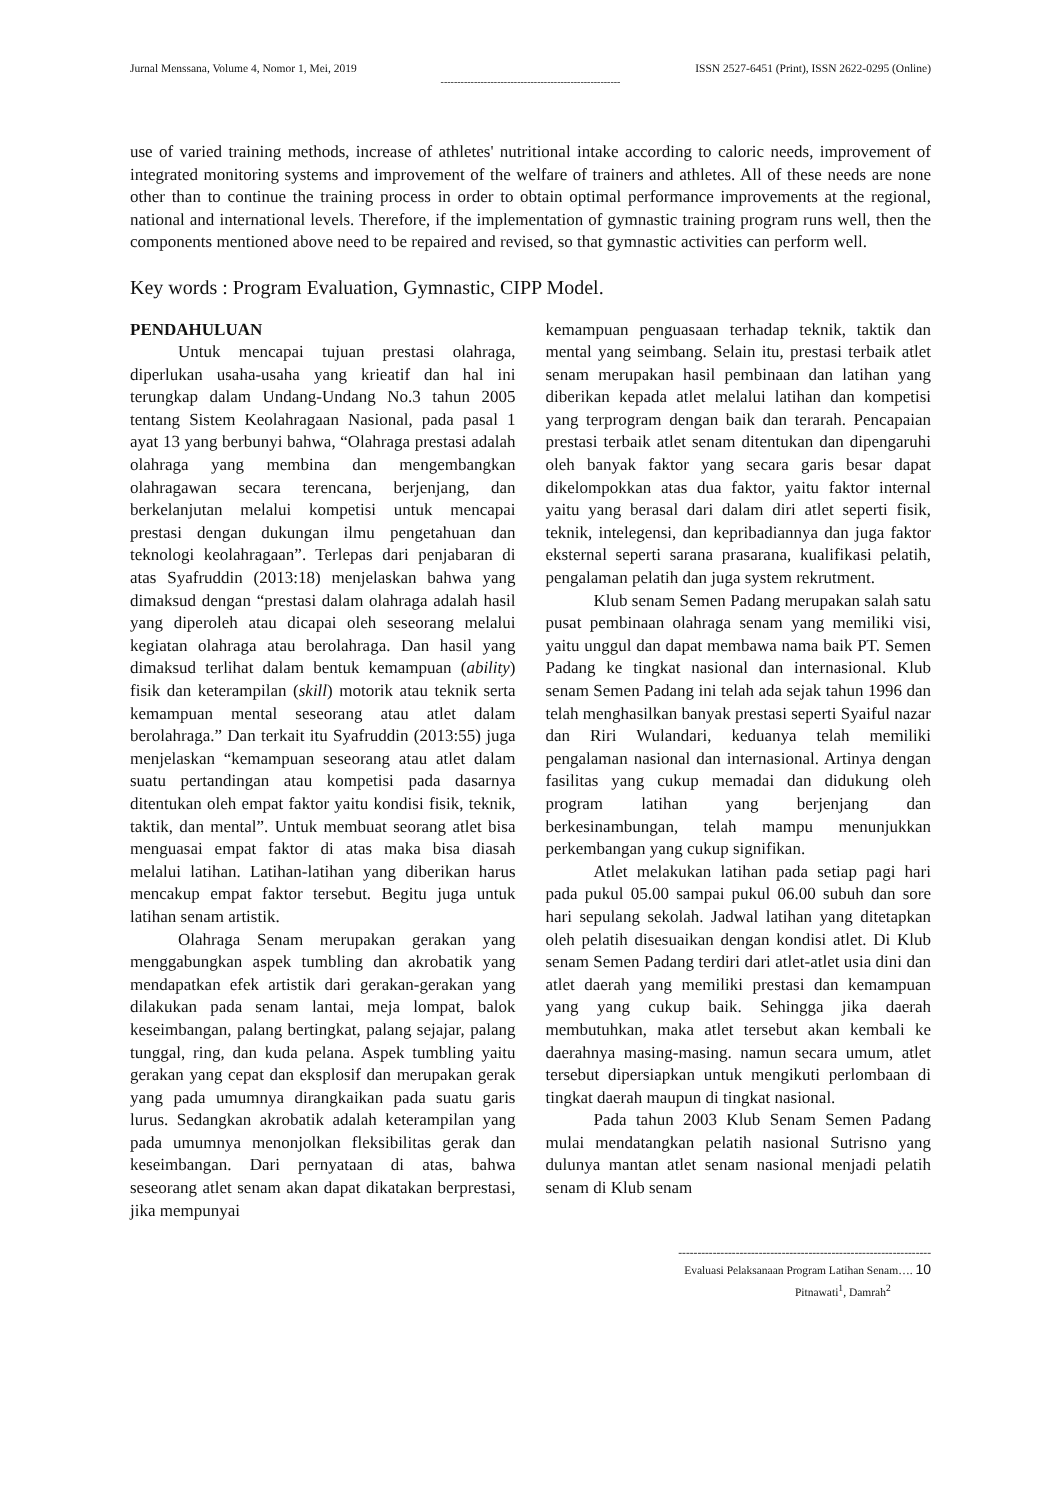Jurnal Menssana, Volume 4, Nomor 1, Mei, 2019 ISSN 2527-6451 (Print), ISSN 2622-0295 (Online)
------------------------------------------------------
use of varied training methods, increase of athletes' nutritional intake according to caloric needs, improvement of integrated monitoring systems and improvement of the welfare of trainers and athletes. All of these needs are none other than to continue the training process in order to obtain optimal performance improvements at the regional, national and international levels. Therefore, if the implementation of gymnastic training program runs well, then the components mentioned above need to be repaired and revised, so that gymnastic activities can perform well.
Key words : Program Evaluation, Gymnastic, CIPP Model.
PENDAHULUAN
Untuk mencapai tujuan prestasi olahraga, diperlukan usaha-usaha yang krieatif dan hal ini terungkap dalam Undang-Undang No.3 tahun 2005 tentang Sistem Keolahragaan Nasional, pada pasal 1 ayat 13 yang berbunyi bahwa, “Olahraga prestasi adalah olahraga yang membina dan mengembangkan olahragawan secara terencana, berjenjang, dan berkelanjutan melalui kompetisi untuk mencapai prestasi dengan dukungan ilmu pengetahuan dan teknologi keolahragaan”. Terlepas dari penjabaran di atas Syafruddin (2013:18) menjelaskan bahwa yang dimaksud dengan “prestasi dalam olahraga adalah hasil yang diperoleh atau dicapai oleh seseorang melalui kegiatan olahraga atau berolahraga. Dan hasil yang dimaksud terlihat dalam bentuk kemampuan (ability) fisik dan keterampilan (skill) motorik atau teknik serta kemampuan mental seseorang atau atlet dalam berolahraga.” Dan terkait itu Syafruddin (2013:55) juga menjelaskan “kemampuan seseorang atau atlet dalam suatu pertandingan atau kompetisi pada dasarnya ditentukan oleh empat faktor yaitu kondisi fisik, teknik, taktik, dan mental”. Untuk membuat seorang atlet bisa menguasai empat faktor di atas maka bisa diasah melalui latihan. Latihan-latihan yang diberikan harus mencakup empat faktor tersebut. Begitu juga untuk latihan senam artistik.
Olahraga Senam merupakan gerakan yang menggabungkan aspek tumbling dan akrobatik yang mendapatkan efek artistik dari gerakan-gerakan yang dilakukan pada senam lantai, meja lompat, balok keseimbangan, palang bertingkat, palang sejajar, palang tunggal, ring, dan kuda pelana. Aspek tumbling yaitu gerakan yang cepat dan eksplosif dan merupakan gerak yang pada umumnya dirangkaikan pada suatu garis lurus. Sedangkan akrobatik adalah keterampilan yang pada umumnya menonjolkan fleksibilitas gerak dan keseimbangan. Dari pernyataan di atas, bahwa seseorang atlet senam akan dapat dikatakan berprestasi, jika mempunyai
kemampuan penguasaan terhadap teknik, taktik dan mental yang seimbang. Selain itu, prestasi terbaik atlet senam merupakan hasil pembinaan dan latihan yang diberikan kepada atlet melalui latihan dan kompetisi yang terprogram dengan baik dan terarah. Pencapaian prestasi terbaik atlet senam ditentukan dan dipengaruhi oleh banyak faktor yang secara garis besar dapat dikelompokkan atas dua faktor, yaitu faktor internal yaitu yang berasal dari dalam diri atlet seperti fisik, teknik, intelegensi, dan kepribadiannya dan juga faktor eksternal seperti sarana prasarana, kualifikasi pelatih, pengalaman pelatih dan juga system rekrutment.
Klub senam Semen Padang merupakan salah satu pusat pembinaan olahraga senam yang memiliki visi, yaitu unggul dan dapat membawa nama baik PT. Semen Padang ke tingkat nasional dan internasional. Klub senam Semen Padang ini telah ada sejak tahun 1996 dan telah menghasilkan banyak prestasi seperti Syaiful nazar dan Riri Wulandari, keduanya telah memiliki pengalaman nasional dan internasional. Artinya dengan fasilitas yang cukup memadai dan didukung oleh program latihan yang berjenjang dan berkesinambungan, telah mampu menunjukkan perkembangan yang cukup signifikan.
Atlet melakukan latihan pada setiap pagi hari pada pukul 05.00 sampai pukul 06.00 subuh dan sore hari sepulang sekolah. Jadwal latihan yang ditetapkan oleh pelatih disesuaikan dengan kondisi atlet. Di Klub senam Semen Padang terdiri dari atlet-atlet usia dini dan atlet daerah yang memiliki prestasi dan kemampuan yang yang cukup baik. Sehingga jika daerah membutuhkan, maka atlet tersebut akan kembali ke daerahnya masing-masing. namun secara umum, atlet tersebut dipersiapkan untuk mengikuti perlombaan di tingkat daerah maupun di tingkat nasional.
Pada tahun 2003 Klub Senam Semen Padang mulai mendatangkan pelatih nasional Sutrisno yang dulunya mantan atlet senam nasional menjadi pelatih senam di Klub senam
------------------------------------------------------------------
Evaluasi Pelaksanaan Program Latihan Senam…. 10
Pitnawati<sup>1</sup>, Damrah<sup>2</sup>